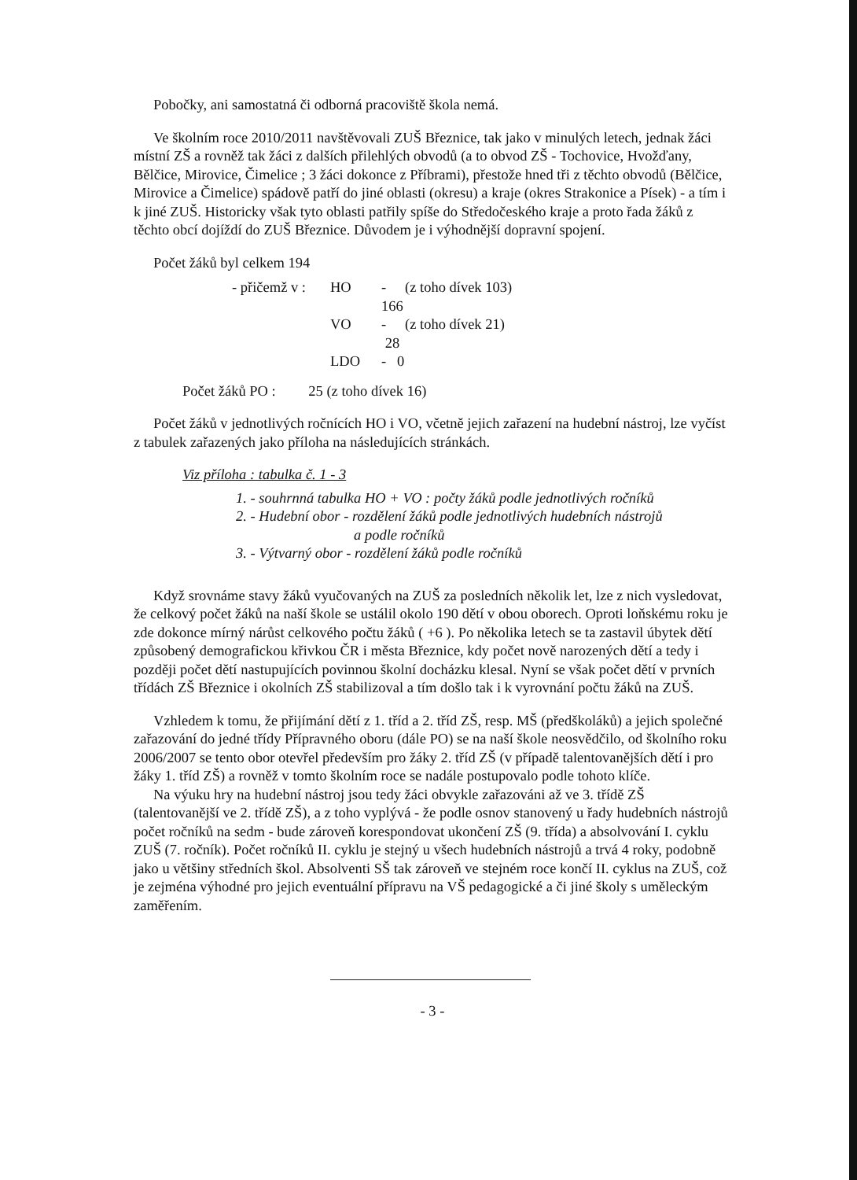Pobočky, ani samostatná či odborná pracoviště škola nemá.
Ve školním roce 2010/2011 navštěvovali ZUŠ Březnice, tak jako v minulých letech, jednak žáci místní ZŠ a rovněž tak žáci z dalších přilehlých obvodů (a to obvod ZŠ - Tochovice, Hvožďany, Bělčice, Mirovice, Čimelice ; 3 žáci dokonce z Příbrami), přestože hned tři z těchto obvodů (Bělčice, Mirovice a Čimelice) spádově patří do jiné oblasti (okresu) a kraje (okres Strakonice a Písek) - a tím i k jiné ZUŠ. Historicky však tyto oblasti patřily spíše do Středočeského kraje a proto řada žáků z těchto obcí dojíždí do ZUŠ Březnice. Důvodem je i výhodnější dopravní spojení.
Počet žáků byl celkem 194
- přičemž v : HO - 166 (z toho dívek 103) VO - 28 (z toho dívek 21) LDO - 0
Počet žáků PO : 25 (z toho dívek 16)
Počet žáků v jednotlivých ročnících HO i VO, včetně jejich zařazení na hudební nástroj, lze vyčíst z tabulek zařazených jako příloha na následujících stránkách.
Viz příloha : tabulka č. 1 - 3
1. - souhrnná tabulka HO + VO : počty žáků podle jednotlivých ročníků
2. - Hudební obor - rozdělení žáků podle jednotlivých hudebních nástrojů
a podle ročníků
3. - Výtvarný obor - rozdělení žáků podle ročníků
Když srovnáme stavy žáků vyučovaných na ZUŠ za posledních několik let, lze z nich vysledovat, že celkový počet žáků na naší škole se ustálil okolo 190 dětí v obou oborech. Oproti loňskému roku je zde dokonce mírný nárůst celkového počtu žáků ( +6 ). Po několika letech se ta zastavil úbytek dětí způsobený demografickou křivkou ČR i města Březnice, kdy počet nově narozených dětí a tedy i později počet dětí nastupujících povinnou školní docházku klesal. Nyní se však počet dětí v prvních třídách ZŠ Březnice i okolních ZŠ stabilizoval a tím došlo tak i k vyrovnání počtu žáků na ZUŠ.
Vzhledem k tomu, že přijímání dětí z 1. tříd a 2. tříd ZŠ, resp. MŠ (předškoláků) a jejich společné zařazování do jedné třídy Přípravného oboru (dále PO) se na naší škole neosvědčilo, od školního roku 2006/2007 se tento obor otevřel především pro žáky 2. tříd ZŠ (v případě talentovanějších dětí i pro žáky 1. tříd ZŠ) a rovněž v tomto školním roce se nadále postupovalo podle tohoto klíče.
Na výuku hry na hudební nástroj jsou tedy žáci obvykle zařazováni až ve 3. třídě ZŠ (talentovanější ve 2. třídě ZŠ), a z toho vyplývá - že podle osnov stanovený u řady hudebních nástrojů počet ročníků na sedm - bude zároveň korespondovat ukončení ZŠ (9. třída) a absolvování I. cyklu ZUŠ (7. ročník). Počet ročníků II. cyklu je stejný u všech hudebních nástrojů a trvá 4 roky, podobně jako u většiny středních škol. Absolventi SŠ tak zároveň ve stejném roce končí II. cyklus na ZUŠ, což je zejména výhodné pro jejich eventuální přípravu na VŠ pedagogické a či jiné školy s uměleckým zaměřením.
- 3 -